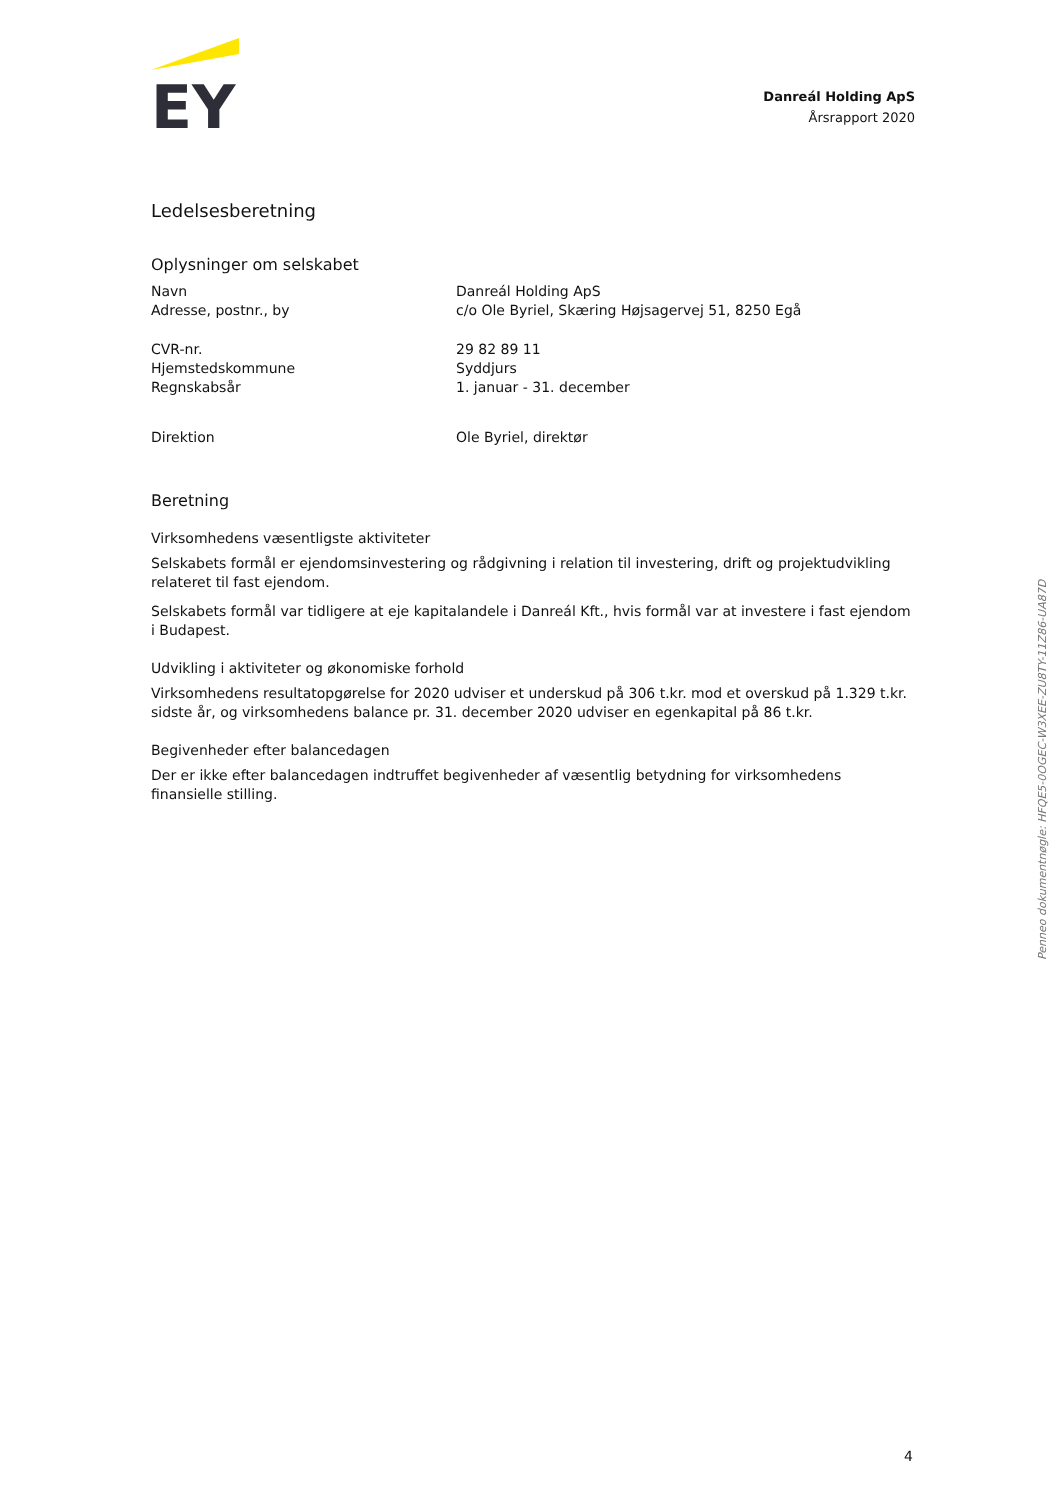EY
Danreál Holding ApS
Årsrapport 2020
Ledelsesberetning
Oplysninger om selskabet
| Navn | Danreál Holding ApS |
| Adresse, postnr., by | c/o Ole Byriel, Skæring Højsagervej 51, 8250 Egå |
| CVR-nr. | 29 82 89 11 |
| Hjemstedskommune | Syddjurs |
| Regnskabsår | 1. januar - 31. december |
| Direktion | Ole Byriel, direktør |
Beretning
Virksomhedens væsentligste aktiviteter
Selskabets formål er ejendomsinvestering og rådgivning i relation til investering, drift og projektudvikling relateret til fast ejendom.
Selskabets formål var tidligere at eje kapitalandele i Danreál Kft., hvis formål var at investere i fast ejendom i Budapest.
Udvikling i aktiviteter og økonomiske forhold
Virksomhedens resultatopgørelse for 2020 udviser et underskud på 306 t.kr. mod et overskud på 1.329 t.kr. sidste år, og virksomhedens balance pr. 31. december 2020 udviser en egenkapital på 86 t.kr.
Begivenheder efter balancedagen
Der er ikke efter balancedagen indtruffet begivenheder af væsentlig betydning for virksomhedens finansielle stilling.
Penneo dokumentnøgle: HFQE5-0OGEC-W3XEE-ZU8TY-11Z86-UA87D
4